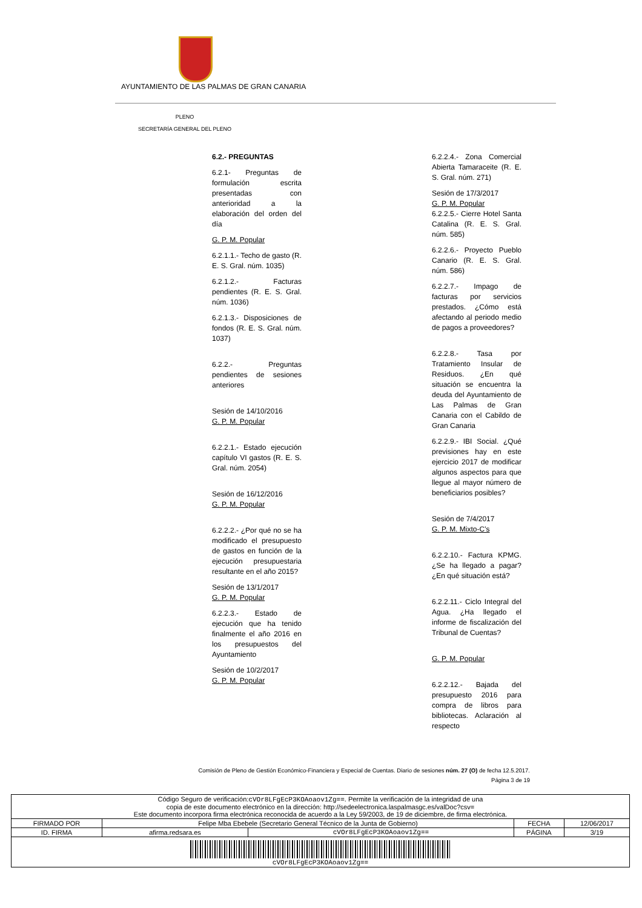AYUNTAMIENTO DE LAS PALMAS DE GRAN CANARIA
PLENO
SECRETARÍA GENERAL DEL PLENO
6.2.- PREGUNTAS
6.2.1- Preguntas de formulación escrita presentadas con anterioridad a la elaboración del orden del día
G. P. M. Popular
6.2.1.1.- Techo de gasto (R. E. S. Gral. núm. 1035)
6.2.1.2.- Facturas pendientes (R. E. S. Gral. núm. 1036)
6.2.1.3.- Disposiciones de fondos (R. E. S. Gral. núm. 1037)
6.2.2.- Preguntas pendientes de sesiones anteriores
Sesión de 14/10/2016
G. P. M. Popular
6.2.2.1.- Estado ejecución capítulo VI gastos (R. E. S. Gral. núm. 2054)
Sesión de 16/12/2016
G. P. M. Popular
6.2.2.2.- ¿Por qué no se ha modificado el presupuesto de gastos en función de la ejecución presupuestaria resultante en el año 2015?
Sesión de 13/1/2017
G. P. M. Popular
6.2.2.3.- Estado de ejecución que ha tenido finalmente el año 2016 en los presupuestos del Ayuntamiento
Sesión de 10/2/2017
G. P. M. Popular
6.2.2.4.- Zona Comercial Abierta Tamaraceite (R. E. S. Gral. núm. 271)
Sesión de 17/3/2017
G. P. M. Popular
6.2.2.5.- Cierre Hotel Santa Catalina (R. E. S. Gral. núm. 585)
6.2.2.6.- Proyecto Pueblo Canario (R. E. S. Gral. núm. 586)
6.2.2.7.- Impago de facturas por servicios prestados. ¿Cómo está afectando al periodo medio de pagos a proveedores?
6.2.2.8.- Tasa por Tratamiento Insular de Residuos. ¿En qué situación se encuentra la deuda del Ayuntamiento de Las Palmas de Gran Canaria con el Cabildo de Gran Canaria
6.2.2.9.- IBI Social. ¿Qué previsiones hay en este ejercicio 2017 de modificar algunos aspectos para que llegue al mayor número de beneficiarios posibles?
Sesión de 7/4/2017
G. P. M. Mixto-C’s
6.2.2.10.- Factura KPMG. ¿Se ha llegado a pagar? ¿En qué situación está?
6.2.2.11.- Ciclo Integral del Agua. ¿Ha llegado el informe de fiscalización del Tribunal de Cuentas?
G. P. M. Popular
6.2.2.12.- Bajada del presupuesto 2016 para compra de libros para bibliotecas. Aclaración al respecto
Comisión de Pleno de Gestión Económico-Financiera y Especial de Cuentas. Diario de sesiones núm. 27 (O) de fecha 12.5.2017.
Página 3 de 19
| Código Seguro de verificación: cVOr8LFgEcP3KOAoaov1Zg== . Permite la verificación de la integridad de una copia de este documento electrónico en la dirección: http://sedeelectronica.laspalmasgc.es/valDoc?csv= Este documento incorpora firma electrónica reconocida de acuerdo a la Ley 59/2003, de 19 de diciembre, de firma electrónica. | | | | |
| FIRMADO POR | Felipe Mba Ebebele (Secretario General Técnico de la Junta de Gobierno) | | FECHA | 12/06/2017 |
| ID. FIRMA | afirma.redsara.es | cVOr8LFgEcP3KOAoaov1Zg== | PÁGINA | 3/19 |
| cVOr8LFgEcP3KOAoaov1Zg== | | | | |